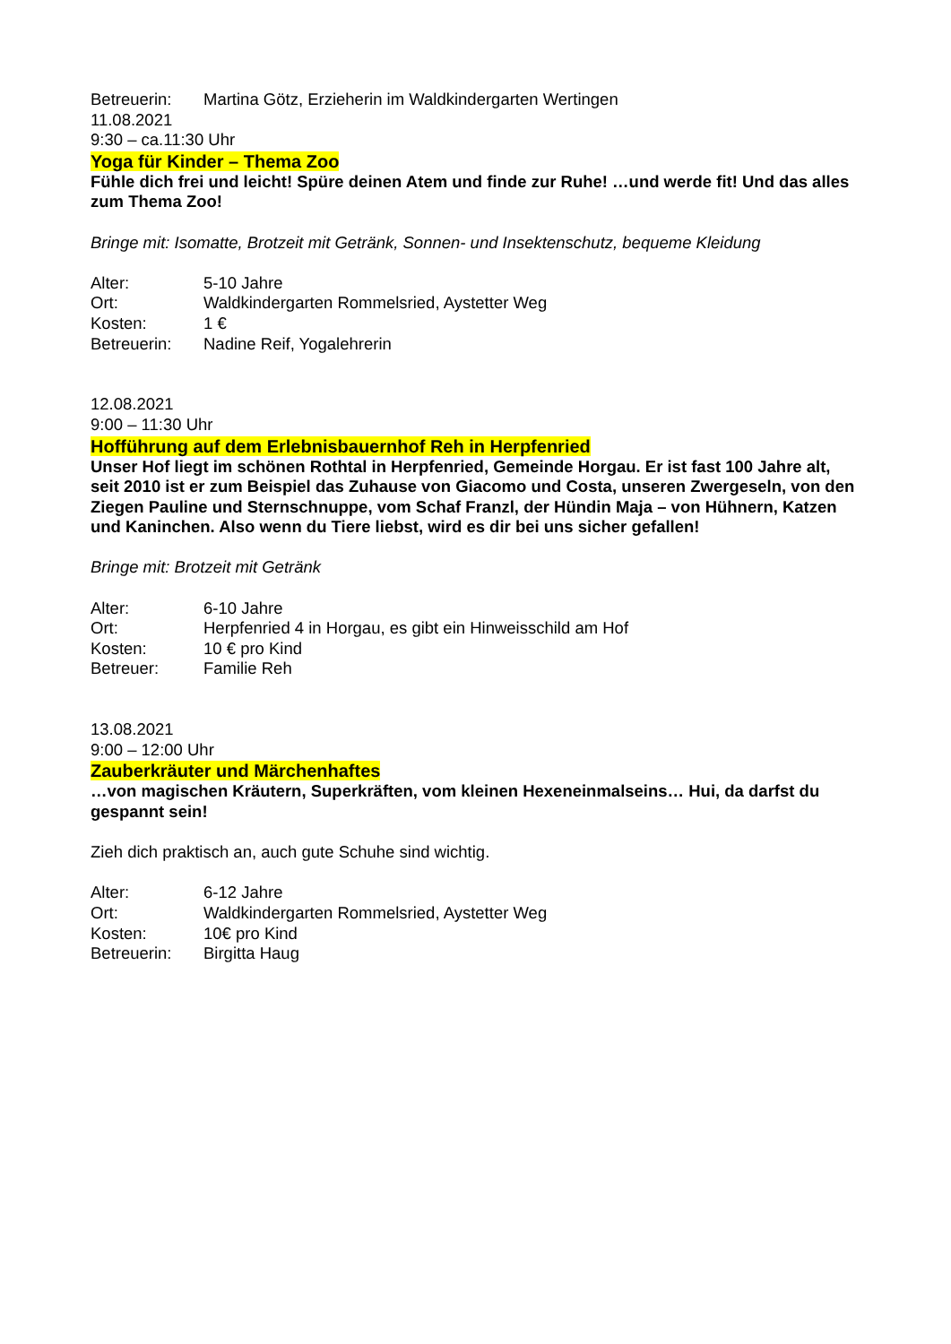Betreuerin: Martina Götz, Erzieherin im Waldkindergarten Wertingen
11.08.2021
9:30 – ca.11:30 Uhr
Yoga für Kinder – Thema Zoo
Fühle dich frei und leicht! Spüre deinen Atem und finde zur Ruhe! …und werde fit! Und das alles zum Thema Zoo!
Bringe mit: Isomatte, Brotzeit mit Getränk, Sonnen- und Insektenschutz, bequeme Kleidung
Alter: 5-10 Jahre
Ort: Waldkindergarten Rommelsried, Aystetter Weg
Kosten: 1 €
Betreuerin: Nadine Reif, Yogalehrerin
12.08.2021
9:00 – 11:30 Uhr
Hofführung auf dem Erlebnisbauernhof Reh in Herpfenried
Unser Hof liegt im schönen Rothtal in Herpfenried, Gemeinde Horgau. Er ist fast 100 Jahre alt, seit 2010 ist er zum Beispiel das Zuhause von Giacomo und Costa, unseren Zwergeseln, von den Ziegen Pauline und Sternschnuppe, vom Schaf Franzl, der Hündin Maja – von Hühnern, Katzen und Kaninchen. Also wenn du Tiere liebst, wird es dir bei uns sicher gefallen!
Bringe mit: Brotzeit mit Getränk
Alter: 6-10 Jahre
Ort: Herpfenried 4 in Horgau, es gibt ein Hinweisschild am Hof
Kosten: 10 € pro Kind
Betreuer: Familie Reh
13.08.2021
9:00 – 12:00 Uhr
Zauberkräuter und Märchenhaftes
…von magischen Kräutern, Superkräften, vom kleinen Hexeneinmalseins… Hui, da darfst du gespannt sein!
Zieh dich praktisch an, auch gute Schuhe sind wichtig.
Alter: 6-12 Jahre
Ort: Waldkindergarten Rommelsried, Aystetter Weg
Kosten: 10€ pro Kind
Betreuerin: Birgitta Haug